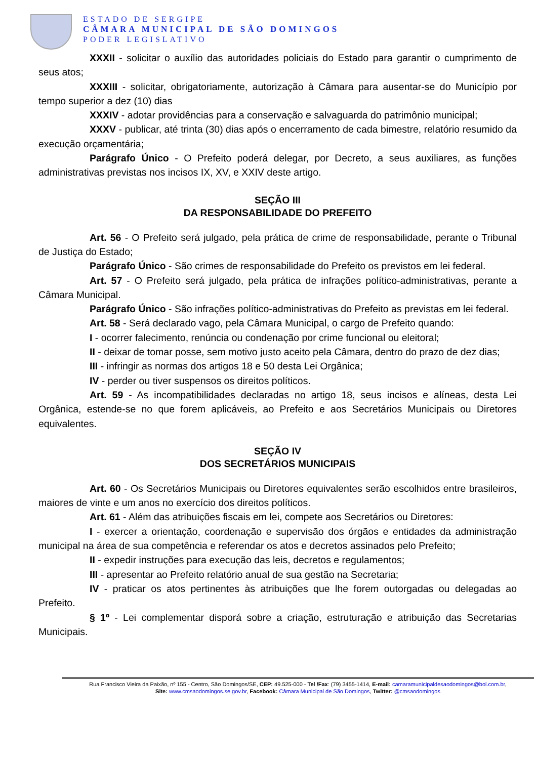ESTADO DE SERGIPE
CÂMARA MUNICIPAL DE SÃO DOMINGOS
PODER LEGISLATIVO
XXXII - solicitar o auxílio das autoridades policiais do Estado para garantir o cumprimento de seus atos;
XXXIII - solicitar, obrigatoriamente, autorização à Câmara para ausentar-se do Município por tempo superior a dez (10) dias
XXXIV - adotar providências para a conservação e salvaguarda do patrimônio municipal;
XXXV - publicar, até trinta (30) dias após o encerramento de cada bimestre, relatório resumido da execução orçamentária;
Parágrafo Único - O Prefeito poderá delegar, por Decreto, a seus auxiliares, as funções administrativas previstas nos incisos IX, XV, e XXIV deste artigo.
SEÇÃO III
DA RESPONSABILIDADE DO PREFEITO
Art. 56 - O Prefeito será julgado, pela prática de crime de responsabilidade, perante o Tribunal de Justiça do Estado;
Parágrafo Único - São crimes de responsabilidade do Prefeito os previstos em lei federal.
Art. 57 - O Prefeito será julgado, pela prática de infrações político-administrativas, perante a Câmara Municipal.
Parágrafo Único - São infrações político-administrativas do Prefeito as previstas em lei federal.
Art. 58 - Será declarado vago, pela Câmara Municipal, o cargo de Prefeito quando:
I - ocorrer falecimento, renúncia ou condenação por crime funcional ou eleitoral;
II - deixar de tomar posse, sem motivo justo aceito pela Câmara, dentro do prazo de dez dias;
III - infringir as normas dos artigos 18 e 50 desta Lei Orgânica;
IV - perder ou tiver suspensos os direitos políticos.
Art. 59 - As incompatibilidades declaradas no artigo 18, seus incisos e alíneas, desta Lei Orgânica, estende-se no que forem aplicáveis, ao Prefeito e aos Secretários Municipais ou Diretores equivalentes.
SEÇÃO IV
DOS SECRETÁRIOS MUNICIPAIS
Art. 60 - Os Secretários Municipais ou Diretores equivalentes serão escolhidos entre brasileiros, maiores de vinte e um anos no exercício dos direitos políticos.
Art. 61 - Além das atribuições fiscais em lei, compete aos Secretários ou Diretores:
I - exercer a orientação, coordenação e supervisão dos órgãos e entidades da administração municipal na área de sua competência e referendar os atos e decretos assinados pelo Prefeito;
II - expedir instruções para execução das leis, decretos e regulamentos;
III - apresentar ao Prefeito relatório anual de sua gestão na Secretaria;
IV - praticar os atos pertinentes às atribuições que lhe forem outorgadas ou delegadas ao Prefeito.
§ 1º - Lei complementar disporá sobre a criação, estruturação e atribuição das Secretarias Municipais.
Rua Francisco Vieira da Paixão, nº 155 - Centro, São Domingos/SE, CEP: 49.525-000 - Tel /Fax: (79) 3455-1414, E-mail: camaramunicipaldesaodomingos@bol.com.br,
Site: www.cmsaodomingos.se.gov.br, Facebook: Câmara Municipal de São Domingos, Twitter: @cmsaodomingos